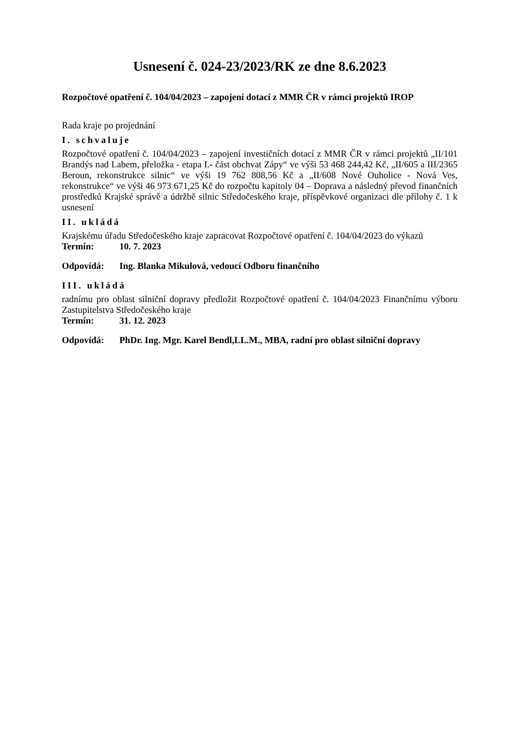Usnesení č. 024-23/2023/RK ze dne 8.6.2023
Rozpočtové opatření č. 104/04/2023 – zapojení dotací z MMR ČR v rámci projektů IROP
Rada kraje po projednání
I. schvaluje
Rozpočtové opatření č. 104/04/2023 – zapojení investičních dotací z MMR ČR v rámci projektů „II/101 Brandýs nad Labem, přeložka - etapa I.- část obchvat Zápy“ ve výši 53 468 244,42 Kč, „II/605 a III/2365 Beroun, rekonstrukce silnic“ ve výši 19 762 808,56 Kč a „II/608 Nové Ouholice - Nová Ves, rekonstrukce“ ve výši 46 973 671,25 Kč do rozpočtu kapitoly 04 – Doprava a následný převod finančních prostředků Krajské správě a údržbě silnic Středočeského kraje, příspěvkové organizaci dle přílohy č. 1 k usnesení
II. ukládá
Krajskému úřadu Středočeského kraje zapracovat Rozpočtové opatření č. 104/04/2023 do výkazů
Termín: 10. 7. 2023
Odpovídá: Ing. Blanka Mikulová, vedoucí Odboru finančního
III. ukládá
radnímu pro oblast silniční dopravy předložit Rozpočtové opatření č. 104/04/2023 Finančnímu výboru Zastupitelstva Středočeského kraje
Termín: 31. 12. 2023
Odpovídá: PhDr. Ing. Mgr. Karel Bendl,LL.M., MBA, radní pro oblast silniční dopravy